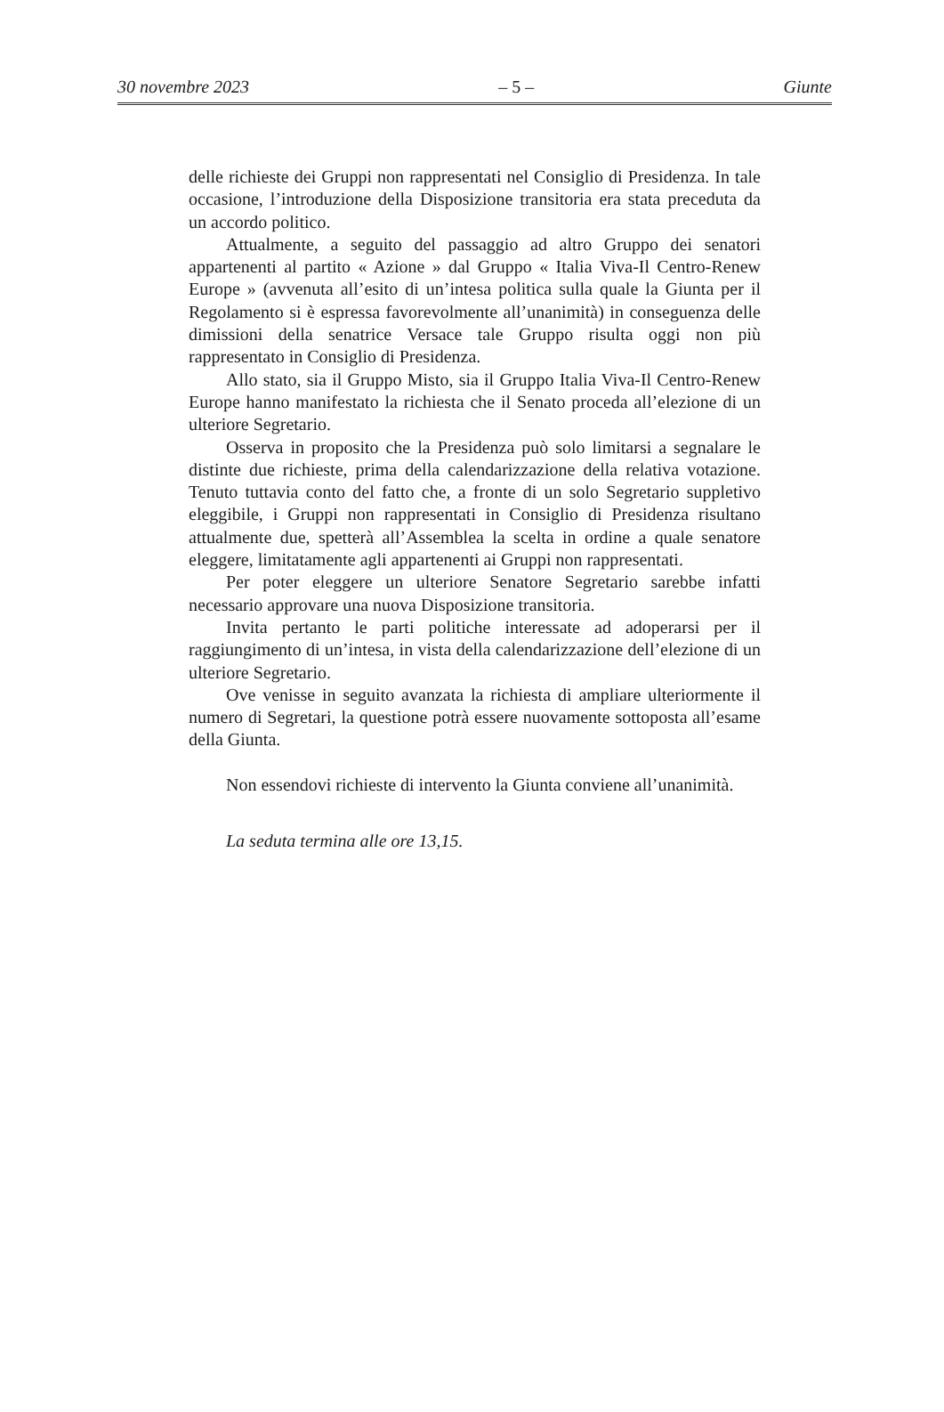30 novembre 2023 – 5 – Giunte
delle richieste dei Gruppi non rappresentati nel Consiglio di Presidenza. In tale occasione, l’introduzione della Disposizione transitoria era stata preceduta da un accordo politico.
Attualmente, a seguito del passaggio ad altro Gruppo dei senatori appartenenti al partito « Azione » dal Gruppo « Italia Viva-Il Centro-Renew Europe » (avvenuta all’esito di un’intesa politica sulla quale la Giunta per il Regolamento si è espressa favorevolmente all’unanimità) in conseguenza delle dimissioni della senatrice Versace tale Gruppo risulta oggi non più rappresentato in Consiglio di Presidenza.
Allo stato, sia il Gruppo Misto, sia il Gruppo Italia Viva-Il Centro-Renew Europe hanno manifestato la richiesta che il Senato proceda all’elezione di un ulteriore Segretario.
Osserva in proposito che la Presidenza può solo limitarsi a segnalare le distinte due richieste, prima della calendarizzazione della relativa votazione. Tenuto tuttavia conto del fatto che, a fronte di un solo Segretario suppletivo eleggibile, i Gruppi non rappresentati in Consiglio di Presidenza risultano attualmente due, spetterà all’Assemblea la scelta in ordine a quale senatore eleggere, limitatamente agli appartenenti ai Gruppi non rappresentati.
Per poter eleggere un ulteriore Senatore Segretario sarebbe infatti necessario approvare una nuova Disposizione transitoria.
Invita pertanto le parti politiche interessate ad adoperarsi per il raggiungimento di un’intesa, in vista della calendarizzazione dell’elezione di un ulteriore Segretario.
Ove venisse in seguito avanzata la richiesta di ampliare ulteriormente il numero di Segretari, la questione potrà essere nuovamente sottoposta all’esame della Giunta.
Non essendovi richieste di intervento la Giunta conviene all’unanimità.
La seduta termina alle ore 13,15.